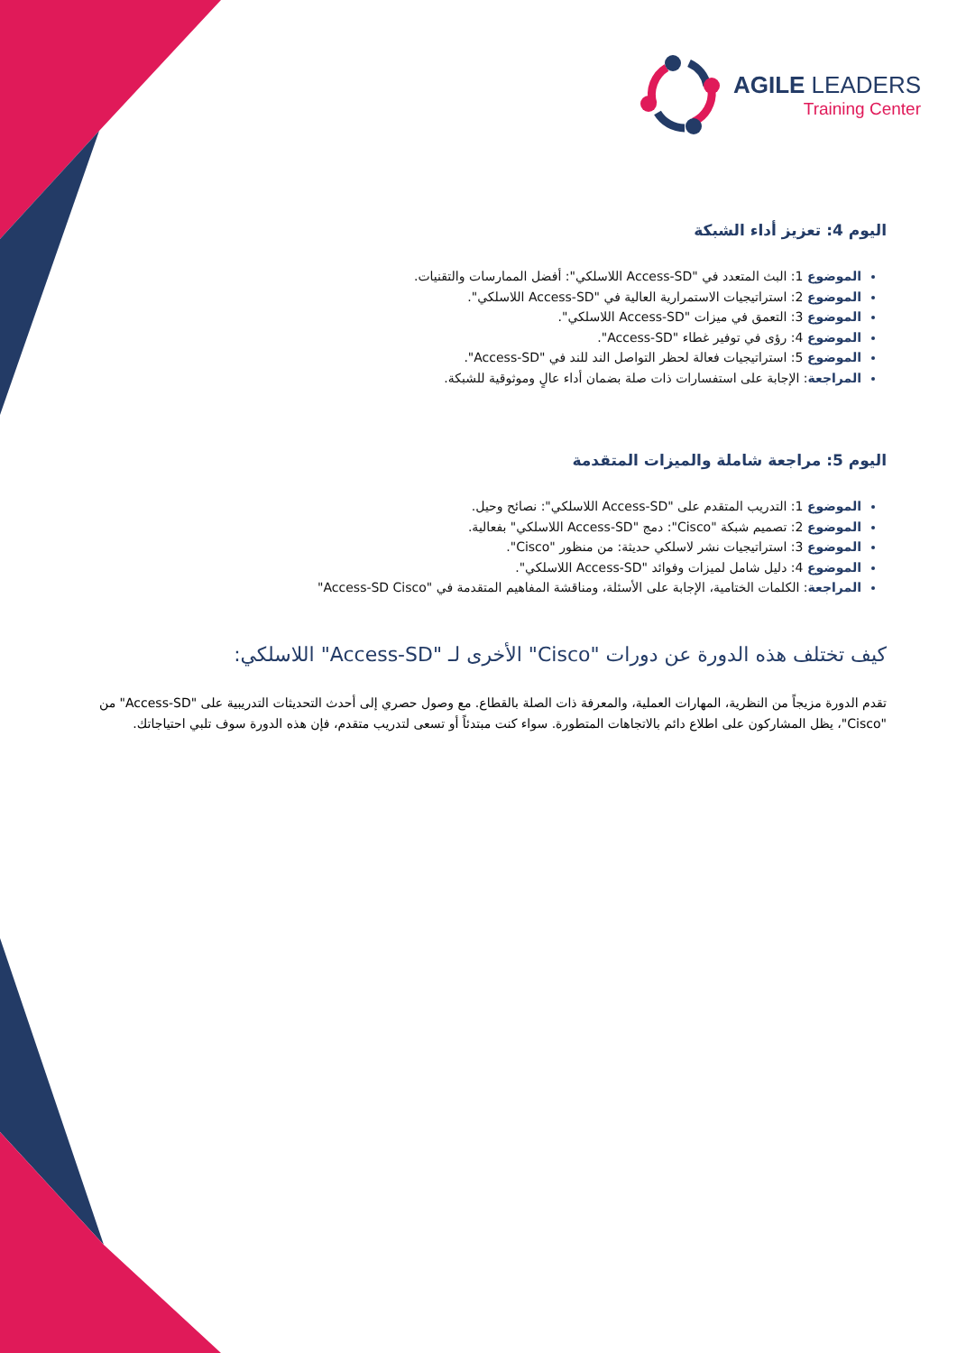AGILE LEADERS
Training Center
اليوم 4: تعزيز أداء الشبكة
الموضوع 1: البث المتعدد في "Access-SD اللاسلكي": أفضل الممارسات والتقنيات.
الموضوع 2: استراتيجيات الاستمرارية العالية في "Access-SD اللاسلكي".
الموضوع 3: التعمق في ميزات "Access-SD اللاسلكي".
الموضوع 4: رؤى في توفير غطاء "Access-SD".
الموضوع 5: استراتيجيات فعالة لحظر التواصل الند للند في "Access-SD".
المراجعة: الإجابة على استفسارات ذات صلة بضمان أداء عالٍ وموثوقية للشبكة.
اليوم 5: مراجعة شاملة والميزات المتقدمة
الموضوع 1: التدريب المتقدم على "Access-SD اللاسلكي": نصائح وحيل.
الموضوع 2: تصميم شبكة "Cisco": دمج "Access-SD اللاسلكي" بفعالية.
الموضوع 3: استراتيجيات نشر لاسلكي حديثة: من منظور "Cisco".
الموضوع 4: دليل شامل لميزات وفوائد "Access-SD اللاسلكي".
المراجعة: الكلمات الختامية، الإجابة على الأسئلة، ومناقشة المفاهيم المتقدمة في "Access-SD Cisco"
كيف تختلف هذه الدورة عن دورات "Cisco" الأخرى لـ "Access-SD" اللاسلكي:
تقدم الدورة مزيجاً من النظرية، المهارات العملية، والمعرفة ذات الصلة بالقطاع. مع وصول حصري إلى أحدث التحديثات التدريبية على "Access-SD" من "Cisco"، يظل المشاركون على اطلاع دائم بالاتجاهات المتطورة. سواء كنت مبتدئاً أو تسعى لتدريب متقدم، فإن هذه الدورة سوف تلبي احتياجاتك.